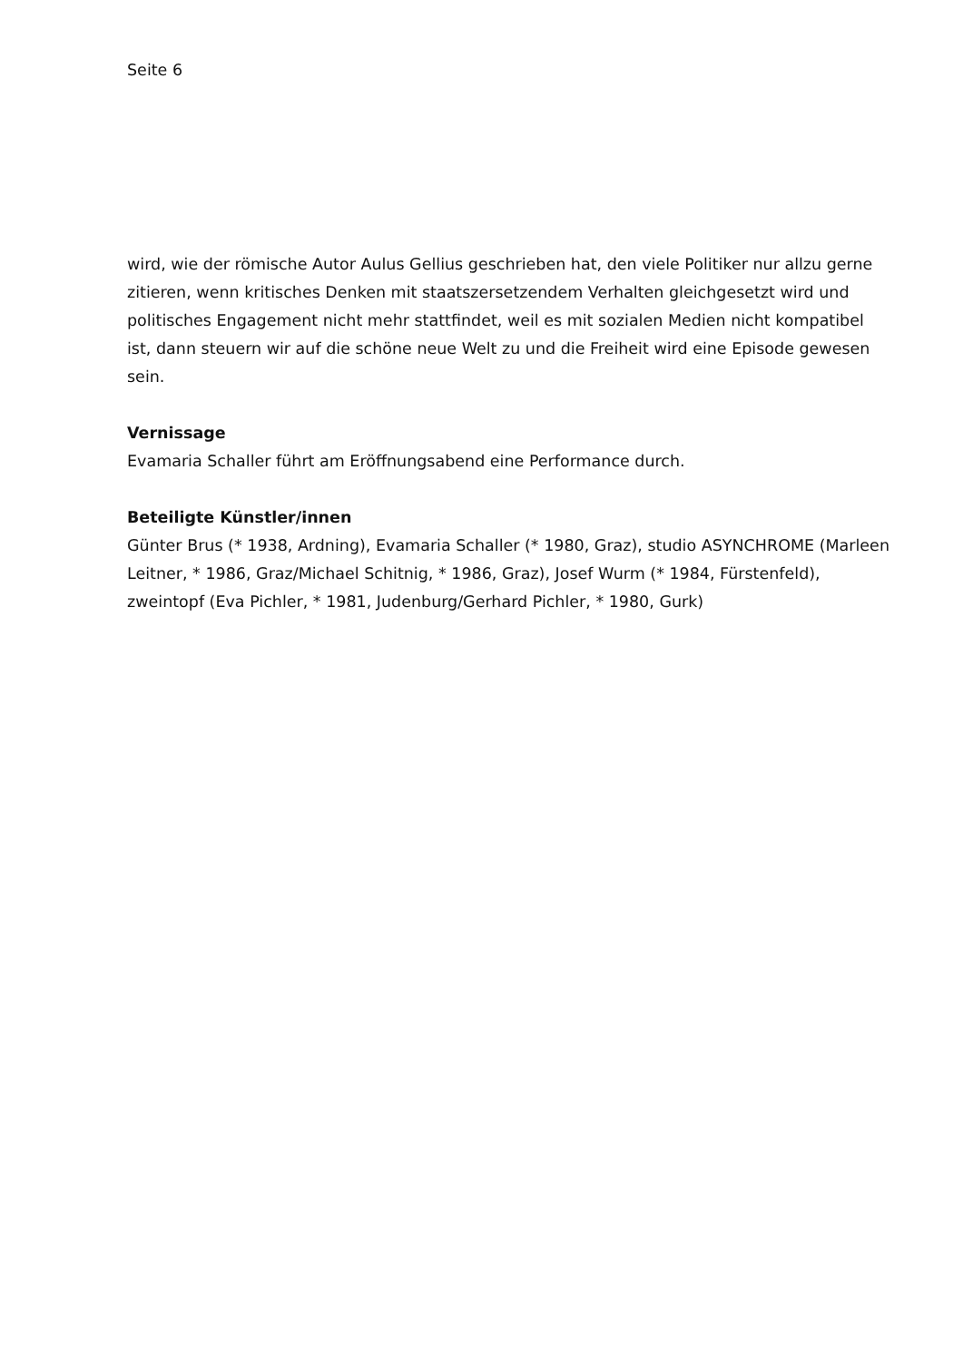Seite 6
wird, wie der römische Autor Aulus Gellius geschrieben hat, den viele Politiker nur allzu gerne zitieren, wenn kritisches Denken mit staatszersetzendem Verhalten gleichgesetzt wird und politisches Engagement nicht mehr stattfindet, weil es mit sozialen Medien nicht kompatibel ist, dann steuern wir auf die schöne neue Welt zu und die Freiheit wird eine Episode gewesen sein.
Vernissage
Evamaria Schaller führt am Eröffnungsabend eine Performance durch.
Beteiligte Künstler/innen
Günter Brus (* 1938, Ardning), Evamaria Schaller (* 1980, Graz), studio ASYNCHROME (Marleen Leitner, * 1986, Graz/Michael Schitnig, * 1986, Graz), Josef Wurm (* 1984, Fürstenfeld), zweintopf (Eva Pichler, * 1981, Judenburg/Gerhard Pichler, * 1980, Gurk)